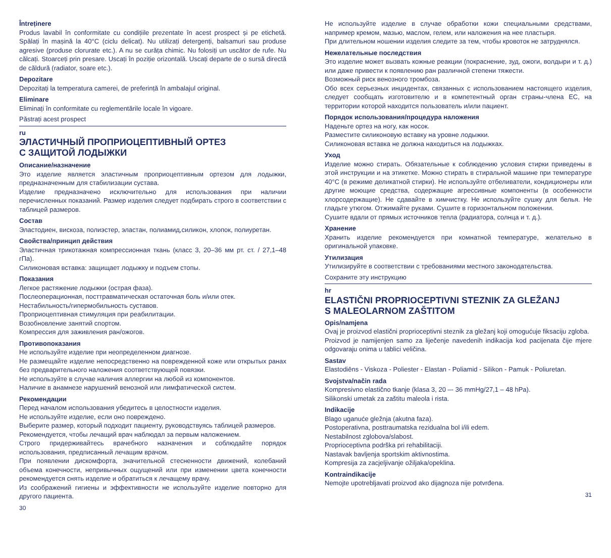Întreținere
Produs lavabil în conformitate cu condițiile prezentate în acest prospect și pe etichetă. Spălați în mașină la 40°C (ciclu delicat). Nu utilizați detergenți, balsamuri sau produse agresive (produse clorurate etc.). A nu se curăța chimic. Nu folosiți un uscător de rufe. Nu călcați. Stoarceți prin presare. Uscați în poziție orizontală. Uscați departe de o sursă directă de căldură (radiator, soare etc.).
Depozitare
Depozitați la temperatura camerei, de preferință în ambalajul original.
Eliminare
Eliminați în conformitate cu reglementările locale în vigoare.
Păstrați acest prospect
ru
ЭЛАСТИЧНЫЙ ПРОПРИОЦЕПТИВНЫЙ ОРТЕЗ
С ЗАЩИТОЙ ЛОДЫЖКИ
Описание/назначение
Это изделие является эластичным проприоцептивным ортезом для лодыжки, предназначенным для стабилизации сустава.
Изделие предназначено исключительно для использования при наличии перечисленных показаний. Размер изделия следует подбирать строго в соответствии с таблицей размеров.
Состав
Эластодиен, вискоза, полиэстер, эластан, полиамид,силикон, хлопок, полиуретан.
Свойства/принцип действия
Эластичная трикотажная компрессионная ткань (класс 3, 20–36 мм рт. ст. / 27,1–48 гПа).
Силиконовая вставка: защищает лодыжку и подъем стопы.
Показания
Легкое растяжение лодыжки (острая фаза).
Послеоперационная, посттравматическая остаточная боль и/или отек.
Нестабильность/гипермобильность суставов.
Проприоцептивная стимуляция при реабилитации.
Возобновление занятий спортом.
Компрессия для заживления ран/ожогов.
Противопоказания
Не используйте изделие при неопределенном диагнозе.
Не размещайте изделие непосредственно на поврежденной коже или открытых ранах без предварительного наложения соответствующей повязки.
Не используйте в случае наличия аллергии на любой из компонентов.
Наличие в анамнезе нарушений венозной или лимфатической систем.
Рекомендации
Перед началом использования убедитесь в целостности изделия.
Не используйте изделие, если оно повреждено.
Выберите размер, который подходит пациенту, руководствуясь таблицей размеров.
Рекомендуется, чтобы лечащий врач наблюдал за первым наложением.
Строго придерживайтесь врачебного назначения и соблюдайте порядок использования, предписанный лечащим врачом.
При появлении дискомфорта, значительной стесненности движений, колебаний объема конечности, непривычных ощущений или при изменении цвета конечности рекомендуется снять изделие и обратиться к лечащему врачу.
Из соображений гигиены и эффективности не используйте изделие повторно для другого пациента.
30
Не используйте изделие в случае обработки кожи специальными средствами, например кремом, мазью, маслом, гелем, или наложения на нее пластыря.
При длительном ношении изделия следите за тем, чтобы кровоток не затруднялся.
Нежелательные последствия
Это изделие может вызвать кожные реакции (покраснение, зуд, ожоги, волдыри и т. д.) или даже привести к появлению ран различной степени тяжести.
Возможный риск венозного тромбоза.
Обо всех серьезных инцидентах, связанных с использованием настоящего изделия, следует сообщать изготовителю и в компетентный орган страны-члена ЕС, на территории которой находится пользователь и/или пациент.
Порядок использования/процедура наложения
Наденьте ортез на ногу, как носок.
Разместите силиконовую вставку на уровне лодыжки.
Силиконовая вставка не должна находиться на лодыжках.
Уход
Изделие можно стирать. Обязательные к соблюдению условия стирки приведены в этой инструкции и на этикетке. Можно стирать в стиральной машине при температуре 40°C (в режиме деликатной стирки). Не используйте отбеливатели, кондиционеры или другие моющие средства, содержащие агрессивные компоненты (в особенности хлорсодержащие). Не сдавайте в химчистку. Не используйте сушку для белья. Не гладьте утюгом. Отжимайте руками. Сушите в горизонтальном положении.
Сушите вдали от прямых источников тепла (радиатора, солнца и т. д.).
Хранение
Хранить изделие рекомендуется при комнатной температуре, желательно в оригинальной упаковке.
Утилизация
Утилизируйте в соответствии с требованиями местного законодательства.
Сохраните эту инструкцию
hr
ELASTIČNI PROPRIOCEPTIVNI STEZNIK ZA GLEŽANJ
S MALEOLARNOM ZAŠTITOM
Opis/namjena
Ovaj je proizvod elastični proprioceptivni steznik za gležanj koji omogućuje fiksaciju zgloba.
Proizvod je namijenjen samo za liječenje navedenih indikacija kod pacijenata čije mjere odgovaraju onima u tablici veličina.
Sastav
Elastodiēns - Viskoza - Poliester - Elastan - Poliamid - Silikon - Pamuk - Poliuretan.
Svojstva/način rada
Kompresivno elastično tkanje (klasa 3, 20 –- 36 mmHg/27,1 – 48 hPa).
Silikonski umetak za zaštitu maleola i rista.
Indikacije
Blago uganuće gležnja (akutna faza).
Postoperativna, posttraumatska rezidualna bol i/ili edem.
Nestabilnost zglobova/slabost.
Proprioceptivna podrška pri rehabilitaciji.
Nastavak bavljenja sportskim aktivnostima.
Kompresija za zacjeljivanje ožiljaka/opeklina.
Kontraindikacije
Nemojte upotrebljavati proizvod ako dijagnoza nije potvrđena.
31